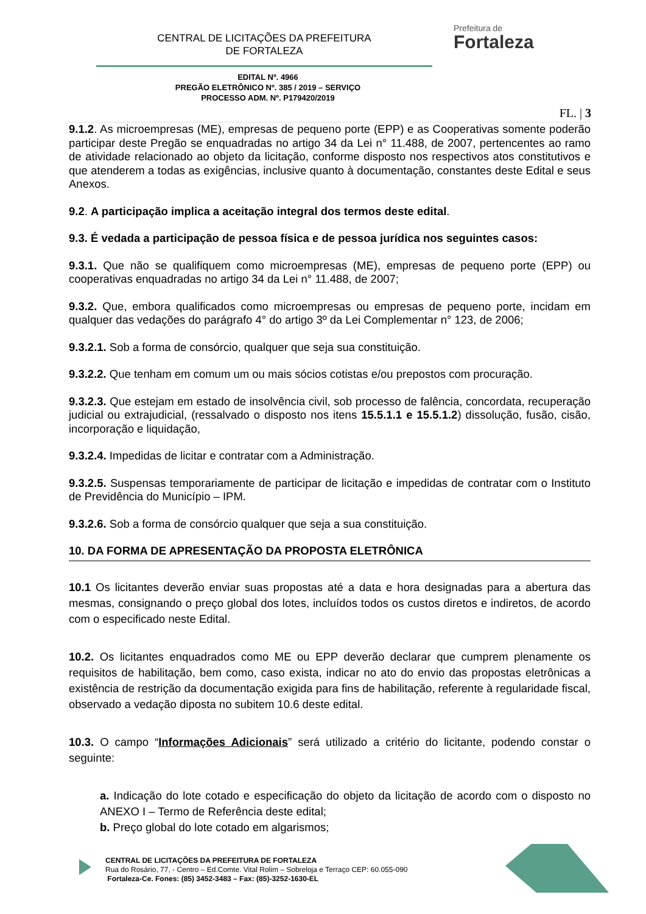CENTRAL DE LICITAÇÕES DA PREFEITURA
DE FORTALEZA
Prefeitura de
Fortaleza
EDITAL Nº. 4966
PREGÃO ELETRÔNICO Nº. 385 / 2019 – SERVIÇO
PROCESSO ADM. Nº. P179420/2019
FL. | 3
9.1.2. As microempresas (ME), empresas de pequeno porte (EPP) e as Cooperativas somente poderão participar deste Pregão se enquadradas no artigo 34 da Lei n° 11.488, de 2007, pertencentes ao ramo de atividade relacionado ao objeto da licitação, conforme disposto nos respectivos atos constitutivos e que atenderem a todas as exigências, inclusive quanto à documentação, constantes deste Edital e seus Anexos.
9.2. A participação implica a aceitação integral dos termos deste edital.
9.3. É vedada a participação de pessoa física e de pessoa jurídica nos seguintes casos:
9.3.1. Que não se qualifiquem como microempresas (ME), empresas de pequeno porte (EPP) ou cooperativas enquadradas no artigo 34 da Lei n° 11.488, de 2007;
9.3.2. Que, embora qualificados como microempresas ou empresas de pequeno porte, incidam em qualquer das vedações do parágrafo 4° do artigo 3º da Lei Complementar n° 123, de 2006;
9.3.2.1. Sob a forma de consórcio, qualquer que seja sua constituição.
9.3.2.2. Que tenham em comum um ou mais sócios cotistas e/ou prepostos com procuração.
9.3.2.3. Que estejam em estado de insolvência civil, sob processo de falência, concordata, recuperação judicial ou extrajudicial, (ressalvado o disposto nos itens 15.5.1.1 e 15.5.1.2) dissolução, fusão, cisão, incorporação e liquidação,
9.3.2.4. Impedidas de licitar e contratar com a Administração.
9.3.2.5. Suspensas temporariamente de participar de licitação e impedidas de contratar com o Instituto de Previdência do Município – IPM.
9.3.2.6. Sob a forma de consórcio qualquer que seja a sua constituição.
10. DA FORMA DE APRESENTAÇÃO DA PROPOSTA ELETRÔNICA
10.1 Os licitantes deverão enviar suas propostas até a data e hora designadas para a abertura das mesmas, consignando o preço global dos lotes, incluídos todos os custos diretos e indiretos, de acordo com o especificado neste Edital.
10.2. Os licitantes enquadrados como ME ou EPP deverão declarar que cumprem plenamente os requisitos de habilitação, bem como, caso exista, indicar no ato do envio das propostas eletrônicas a existência de restrição da documentação exigida para fins de habilitação, referente à regularidade fiscal, observado a vedação diposta no subitem 10.6 deste edital.
10.3. O campo “Informações Adicionais” será utilizado a critério do licitante, podendo constar o seguinte:
a. Indicação do lote cotado e especificação do objeto da licitação de acordo com o disposto no ANEXO I – Termo de Referência deste edital;
b. Preço global do lote cotado em algarismos;
CENTRAL DE LICITAÇÕES DA PREFEITURA DE FORTALEZA
Rua do Rosário, 77, - Centro – Ed.Comte. Vital Rolim – Sobreloja e Terraço CEP: 60.055-090
Fortaleza-Ce. Fones: (85) 3452-3483 – Fax: (85)-3252-1630-EL